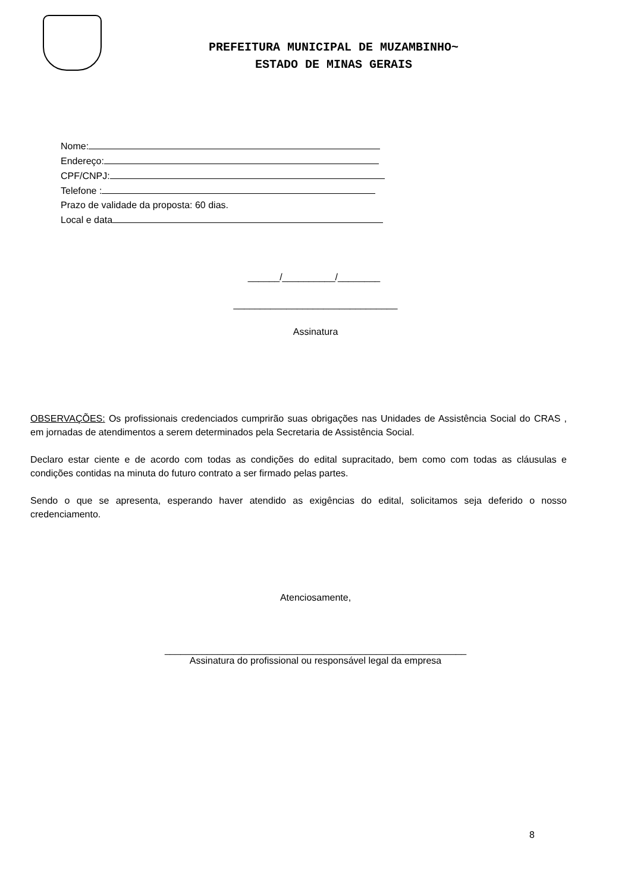PREFEITURA MUNICIPAL DE MUZAMBINHO~
ESTADO DE MINAS GERAIS
Nome:
Endereço:
CPF/CNPJ:
Telefone :
Prazo de validade da proposta: 60 dias.
Local e data
______/__________/________
_______________________________
Assinatura
OBSERVAÇÕES: Os profissionais credenciados cumprirão suas obrigações nas Unidades de Assistência Social do CRAS , em jornadas de atendimentos a serem determinados pela Secretaria de Assistência Social.
Declaro estar ciente e de acordo com todas as condições do edital supracitado, bem como com todas as cláusulas e condições contidas na minuta do futuro contrato a ser firmado pelas partes.
Sendo o que se apresenta, esperando haver atendido as exigências do edital, solicitamos seja deferido o nosso credenciamento.
Atenciosamente,
_________________________________________________________
Assinatura do profissional ou responsável legal da empresa
8